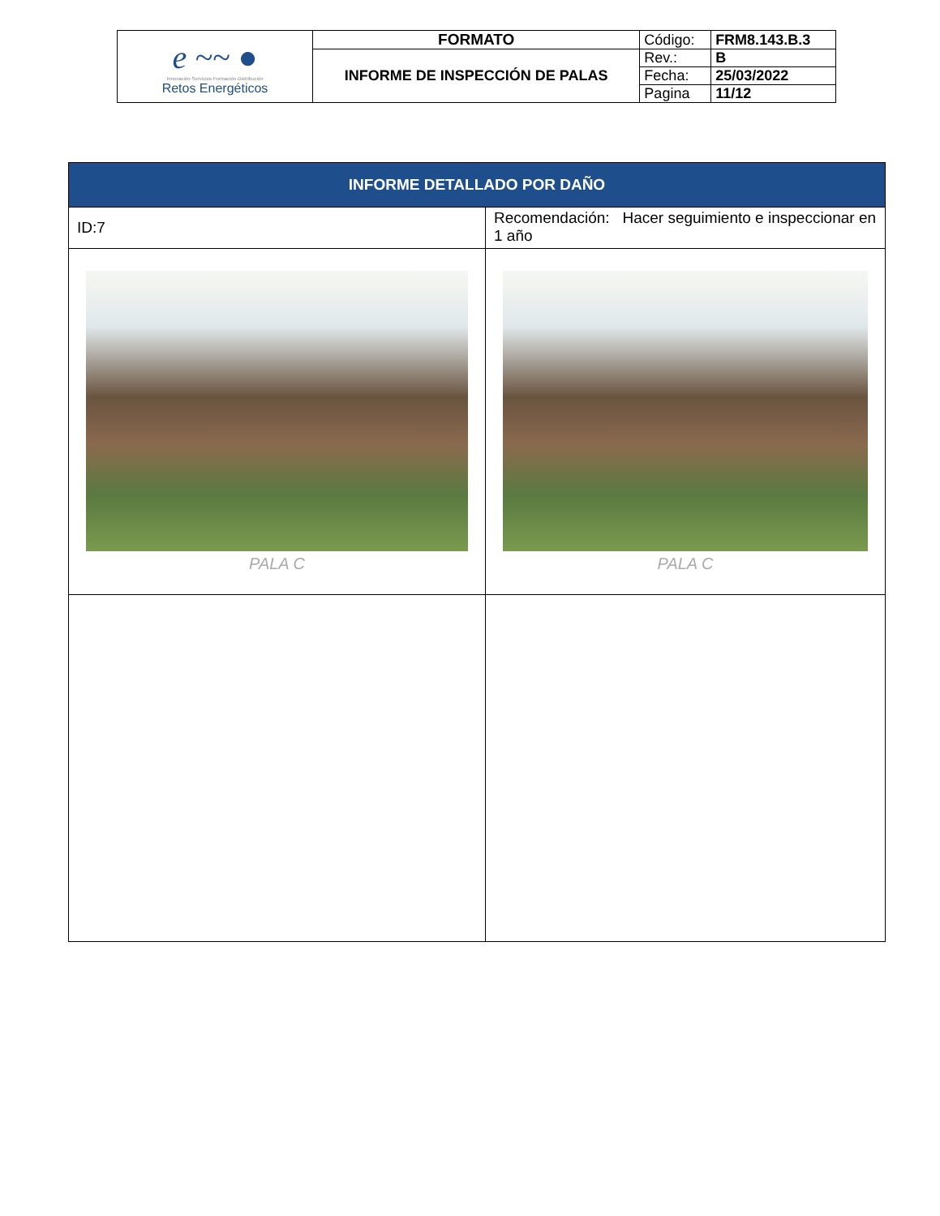| e ~~ ● Innovación·Servicios·Formación·Distribución Retos Energéticos | FORMATO | Código: | FRM8.143.B.3 |
| | INFORME DE INSPECCIÓN DE PALAS | Rev.: | B |
| | | Fecha: | 25/03/2022 |
| | | Pagina | 11/12 |
| INFORME DETALLADO POR DAÑO | |
| ID:7 | Recomendación: Hacer seguimiento e inspeccionar en 1 año |
| PALA C | PALA C |